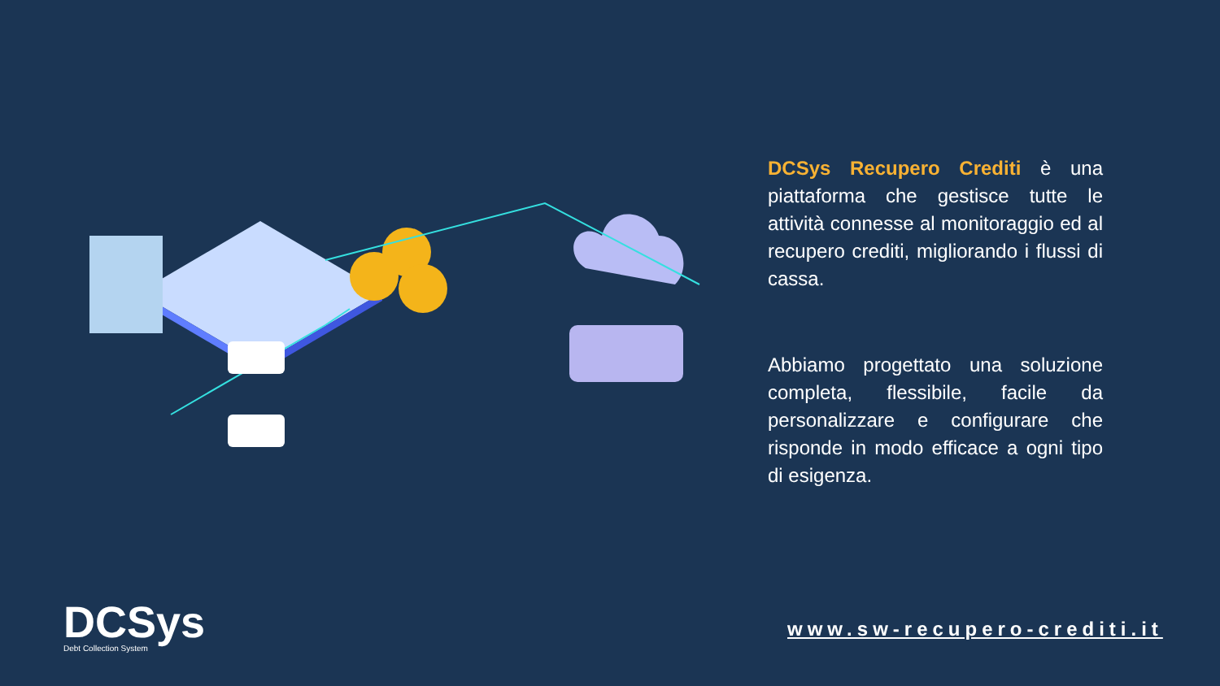DCSys Recupero Crediti è una piattaforma che gestisce tutte le attività connesse al monitoraggio ed al recupero crediti, migliorando i flussi di cassa.
Abbiamo progettato una soluzione completa, flessibile, facile da personalizzare e configurare che risponde in modo efficace a ogni tipo di esigenza.
DCSys
Debt Collection System
www.sw-recupero-crediti.it